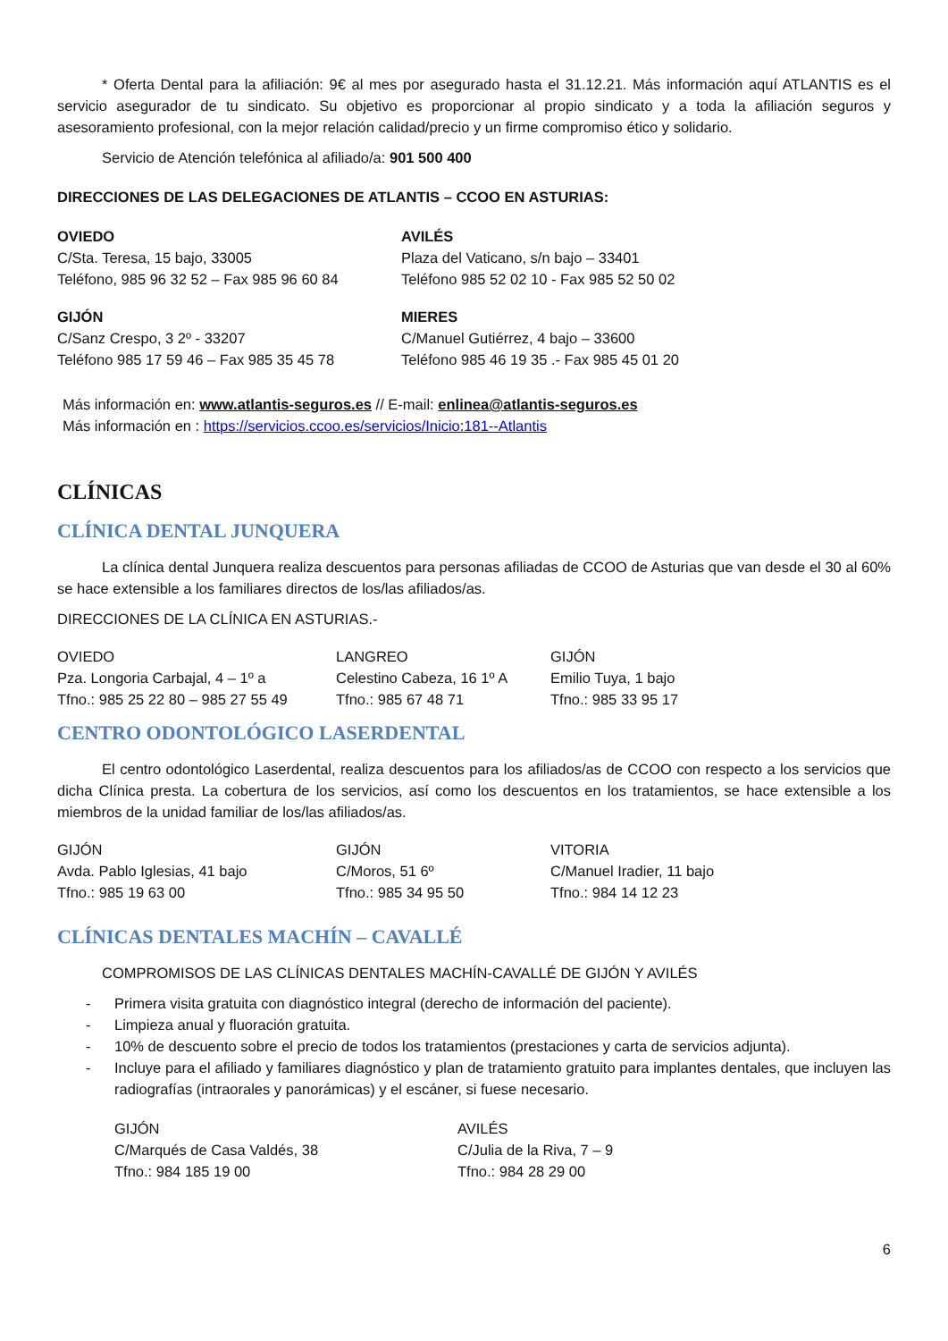* Oferta Dental para la afiliación: 9€ al mes por asegurado hasta el 31.12.21. Más información aquí ATLANTIS es el servicio asegurador de tu sindicato. Su objetivo es proporcionar al propio sindicato y a toda la afiliación seguros y asesoramiento profesional, con la mejor relación calidad/precio y un firme compromiso ético y solidario.
Servicio de Atención telefónica al afiliado/a: 901 500 400
DIRECCIONES DE LAS DELEGACIONES DE ATLANTIS – CCOO EN ASTURIAS:
OVIEDO
C/Sta. Teresa, 15 bajo, 33005
Teléfono, 985 96 32 52 – Fax 985 96 60 84
AVILÉS
Plaza del Vaticano, s/n bajo – 33401
Teléfono 985 52 02 10 - Fax 985 52 50 02
GIJÓN
C/Sanz Crespo, 3 2º - 33207
Teléfono 985 17 59 46 – Fax 985 35 45 78
MIERES
C/Manuel Gutiérrez, 4 bajo – 33600
Teléfono 985 46 19 35 .- Fax 985 45 01 20
Más información en: www.atlantis-seguros.es // E-mail: enlinea@atlantis-seguros.es
Más información en : https://servicios.ccoo.es/servicios/Inicio:181--Atlantis
CLÍNICAS
CLÍNICA DENTAL JUNQUERA
La clínica dental Junquera realiza descuentos para personas afiliadas de CCOO de Asturias que van desde el 30 al 60% se hace extensible a los familiares directos de los/las afiliados/as.
DIRECCIONES DE LA CLÍNICA EN ASTURIAS.-
OVIEDO
Pza. Longoria Carbajal, 4 – 1º a
Tfno.: 985 25 22 80 – 985 27 55 49
LANGREO
Celestino Cabeza, 16 1º A
Tfno.: 985 67 48 71
GIJÓN
Emilio Tuya, 1 bajo
Tfno.: 985 33 95 17
CENTRO ODONTOLÓGICO LASERDENTAL
El centro odontológico Laserdental, realiza descuentos para los afiliados/as de CCOO con respecto a los servicios que dicha Clínica presta. La cobertura de los servicios, así como los descuentos en los tratamientos, se hace extensible a los miembros de la unidad familiar de los/las afiliados/as.
GIJÓN
Avda. Pablo Iglesias, 41 bajo
Tfno.: 985 19 63 00
GIJÓN
C/Moros, 51 6º
Tfno.: 985 34 95 50
VITORIA
C/Manuel Iradier, 11 bajo
Tfno.: 984 14 12 23
CLÍNICAS DENTALES MACHÍN – CAVALLÉ
COMPROMISOS DE LAS CLÍNICAS DENTALES MACHÍN-CAVALLÉ DE GIJÓN Y AVILÉS
- Primera visita gratuita con diagnóstico integral (derecho de información del paciente).
- Limpieza anual y fluoración gratuita.
- 10% de descuento sobre el precio de todos los tratamientos (prestaciones y carta de servicios adjunta).
- Incluye para el afiliado y familiares diagnóstico y plan de tratamiento gratuito para implantes dentales, que incluyen las radiografías (intraorales y panorámicas) y el escáner, si fuese necesario.
GIJÓN
C/Marqués de Casa Valdés, 38
Tfno.: 984 185 19 00
AVILÉS
C/Julia de la Riva, 7 – 9
Tfno.: 984 28 29 00
6